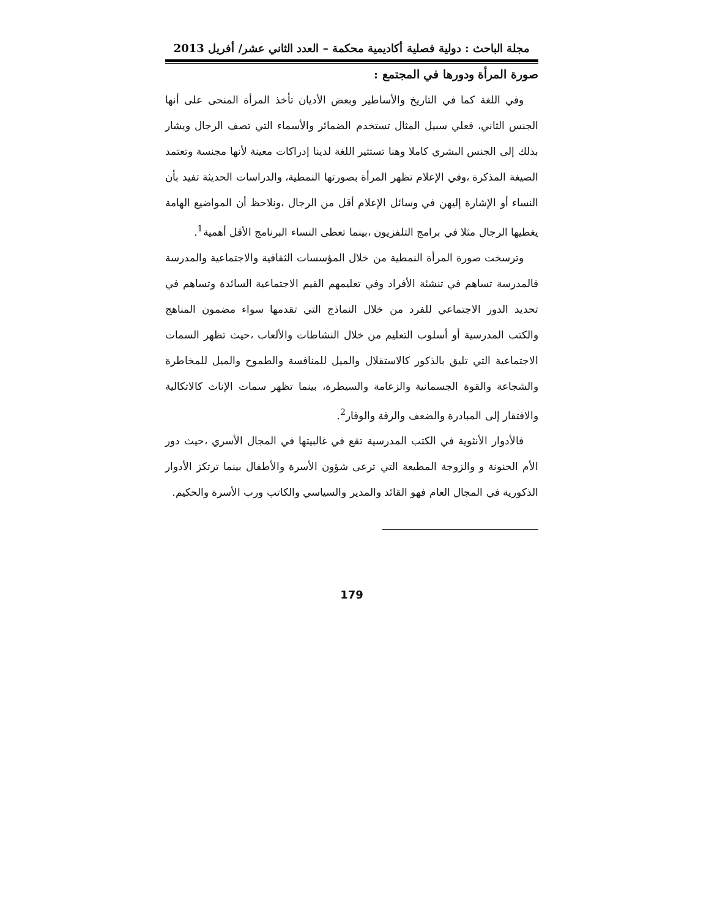مجلة الباحث : دولية فصلية أكاديمية محكمة – العدد الثاني عشر/ أفريل 2013
صورة المرأة ودورها في المجتمع :
وفي اللغة كما في التاريخ والأساطير وبعض الأديان تأخذ المرأة المنحى على أنها الجنس الثاني، فعلي سبيل المثال تستخدم الضمائر والأسماء التي تصف الرجال ويشار بذلك إلى الجنس البشري كاملا وهنا تستثير اللغة لدينا إدراكات معينة لأنها مجنسة وتعتمد الصيغة المذكرة ،وفي الإعلام تظهر المرأة بصورتها النمطية، والدراسات الحديثة تفيد بأن النساء أو الإشارة إليهن في وسائل الإعلام أقل من الرجال ،ونلاحظ أن المواضيع الهامة يغطيها الرجال مثلا في برامج التلفزيون ،بينما تعطى النساء البرنامج الأقل أهمية<sup>1</sup>.
وترسخت صورة المرأة النمطية من خلال المؤسسات الثقافية والاجتماعية والمدرسة فالمدرسة تساهم في تنشئة الأفراد وفي تعليمهم القيم الاجتماعية السائدة وتساهم في تحديد الدور الاجتماعي للفرد من خلال النماذج التي تقدمها سواء مضمون المناهج والكتب المدرسية أو أسلوب التعليم من خلال النشاطات والألعاب ،حيث تظهر السمات الاجتماعية التي تليق بالذكور كالاستقلال والميل للمنافسة والطموح والميل للمخاطرة والشجاعة والقوة الجسمانية والزعامة والسيطرة، بينما تظهر سمات الإناث كالاتكالية والافتقار إلى المبادرة والضعف والرقة والوقار<sup>2</sup>.
فالأدوار الأنثوية في الكتب المدرسية تقع في غالبيتها في المجال الأسري ،حيث دور الأم الحنونة و والزوجة المطيعة التي ترعى شؤون الأسرة والأطفال بينما ترتكز الأدوار الذكورية في المجال العام فهو القائد والمدير والسياسي والكاتب ورب الأسرة والحكيم.
179